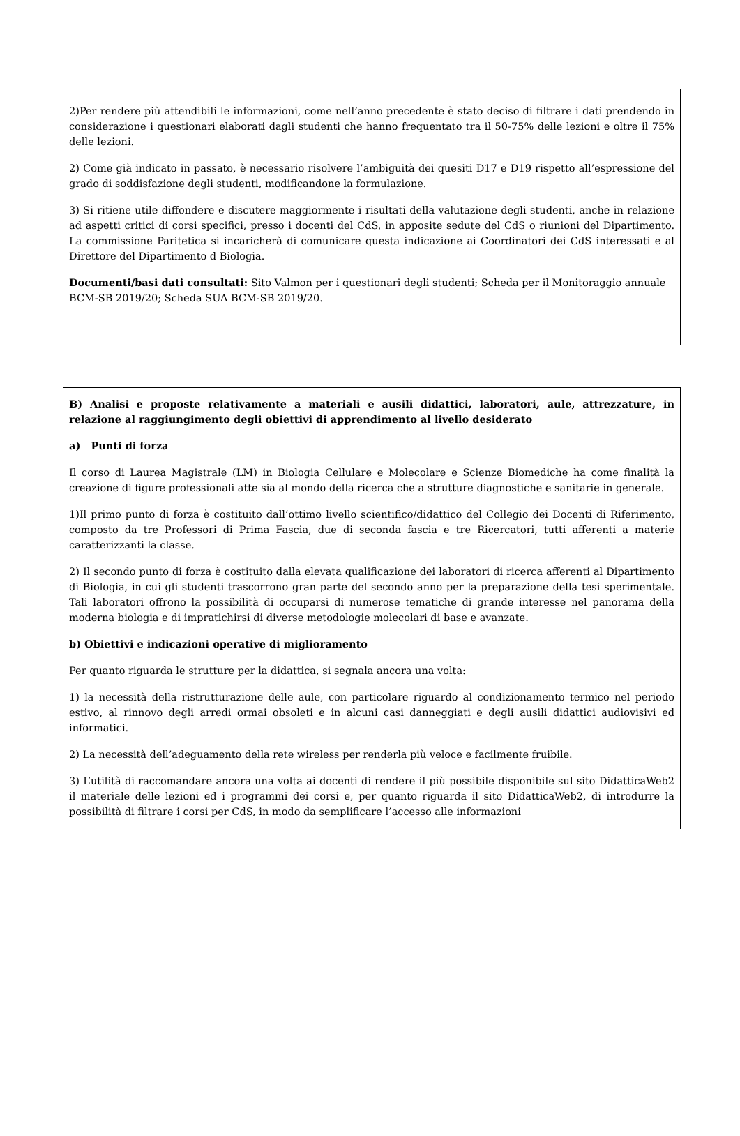2)Per rendere più attendibili le informazioni, come nell’anno precedente è stato deciso di filtrare i dati prendendo in considerazione i questionari elaborati dagli studenti che hanno frequentato tra il 50-75% delle lezioni e oltre il 75% delle lezioni.
2) Come già indicato in passato, è necessario risolvere l’ambiguità dei quesiti D17 e D19 rispetto all’espressione del grado di soddisfazione degli studenti, modificandone la formulazione.
3) Si ritiene utile diffondere e discutere maggiormente i risultati della valutazione degli studenti, anche in relazione ad aspetti critici di corsi specifici, presso i docenti del CdS, in apposite sedute del CdS o riunioni del Dipartimento. La commissione Paritetica si incaricherà di comunicare questa indicazione ai Coordinatori dei CdS interessati e al Direttore del Dipartimento d Biologia.
Documenti/basi dati consultati: Sito Valmon per i questionari degli studenti; Scheda per il Monitoraggio annuale BCM-SB 2019/20; Scheda SUA BCM-SB 2019/20.
B) Analisi e proposte relativamente a materiali e ausili didattici, laboratori, aule, attrezzature, in relazione al raggiungimento degli obiettivi di apprendimento al livello desiderato
a) Punti di forza
Il corso di Laurea Magistrale (LM) in Biologia Cellulare e Molecolare e Scienze Biomediche ha come finalità la creazione di figure professionali atte sia al mondo della ricerca che a strutture diagnostiche e sanitarie in generale.
1)Il primo punto di forza è costituito dall’ottimo livello scientifico/didattico del Collegio dei Docenti di Riferimento, composto da tre Professori di Prima Fascia, due di seconda fascia e tre Ricercatori, tutti afferenti a materie caratterizzanti la classe.
2) Il secondo punto di forza è costituito dalla elevata qualificazione dei laboratori di ricerca afferenti al Dipartimento di Biologia, in cui gli studenti trascorrono gran parte del secondo anno per la preparazione della tesi sperimentale. Tali laboratori offrono la possibilità di occuparsi di numerose tematiche di grande interesse nel panorama della moderna biologia e di impratichirsi di diverse metodologie molecolari di base e avanzate.
b) Obiettivi e indicazioni operative di miglioramento
Per quanto riguarda le strutture per la didattica, si segnala ancora una volta:
1) la necessità della ristrutturazione delle aule, con particolare riguardo al condizionamento termico nel periodo estivo, al rinnovo degli arredi ormai obsoleti e in alcuni casi danneggiati e degli ausili didattici audiovisivi ed informatici.
2) La necessità dell’adeguamento della rete wireless per renderla più veloce e facilmente fruibile.
3) L’utilità di raccomandare ancora una volta ai docenti di rendere il più possibile disponibile sul sito DidatticaWeb2 il materiale delle lezioni ed i programmi dei corsi e, per quanto riguarda il sito DidatticaWeb2, di introdurre la possibilità di filtrare i corsi per CdS, in modo da semplificare l’accesso alle informazioni